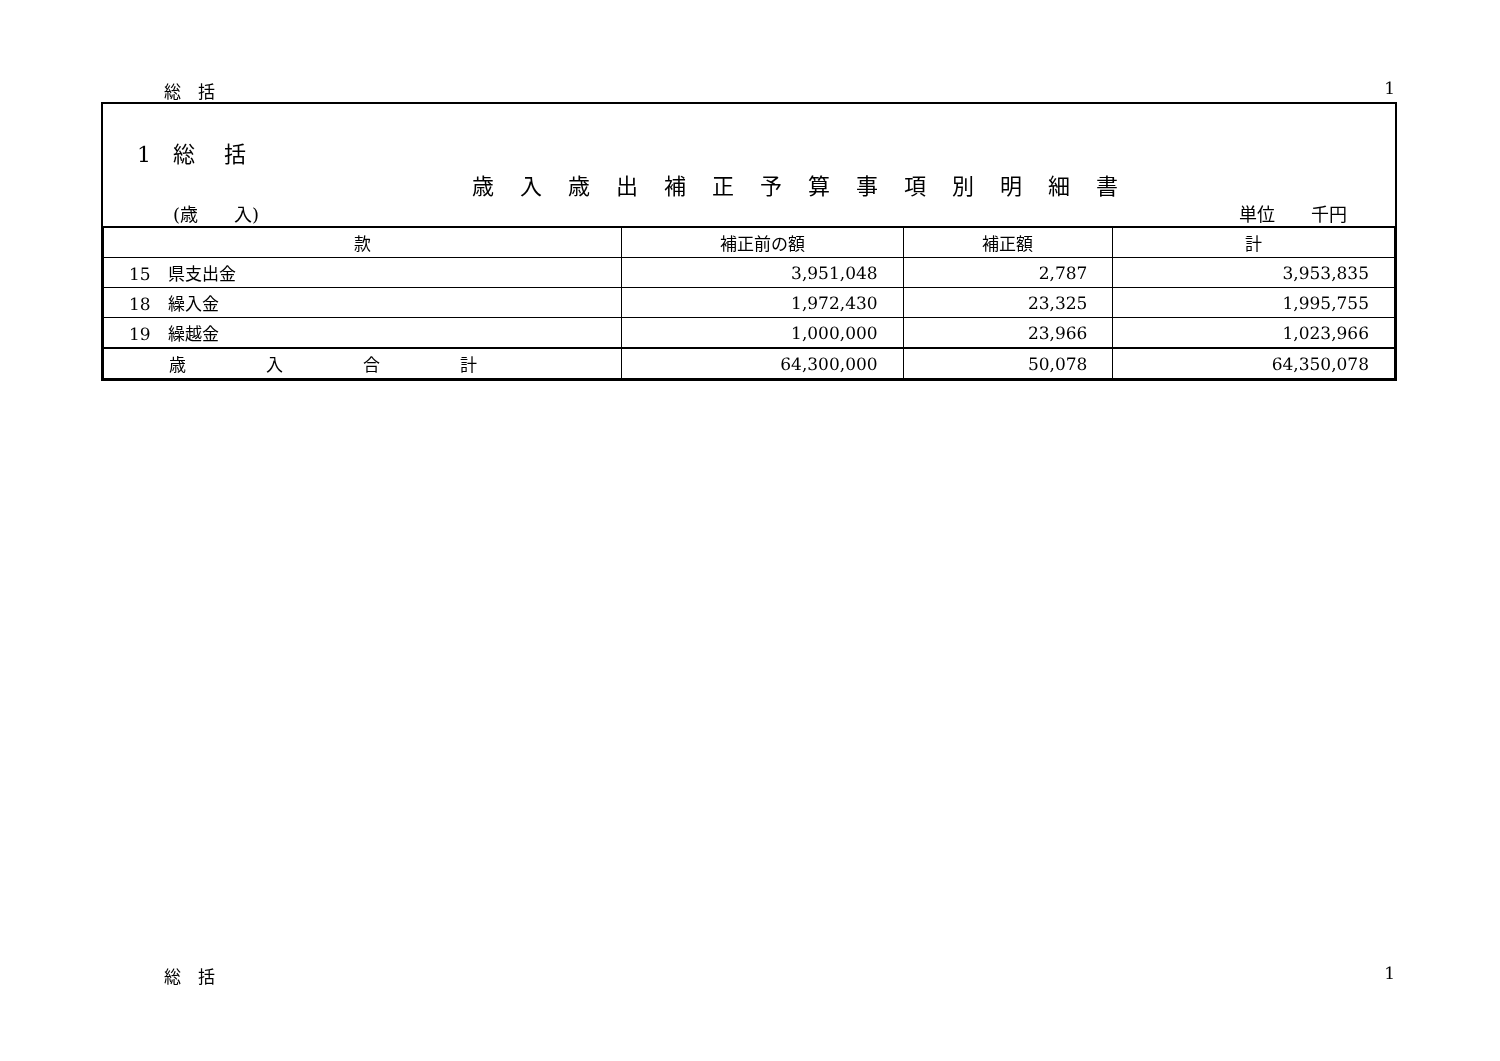総　括 1
1　総　 括
歳入歳出補正予算事項別明細書
(歳　　入) 単位　　千円
| 款 | 補正前の額 | 補正額 | 計 |
| --- | --- | --- | --- |
| 15 県支出金 | 3,951,048 | 2,787 | 3,953,835 |
| 18 繰入金 | 1,972,430 | 23,325 | 1,995,755 |
| 19 繰越金 | 1,000,000 | 23,966 | 1,023,966 |
| 歳入合計 | 64,300,000 | 50,078 | 64,350,078 |
総　括 1